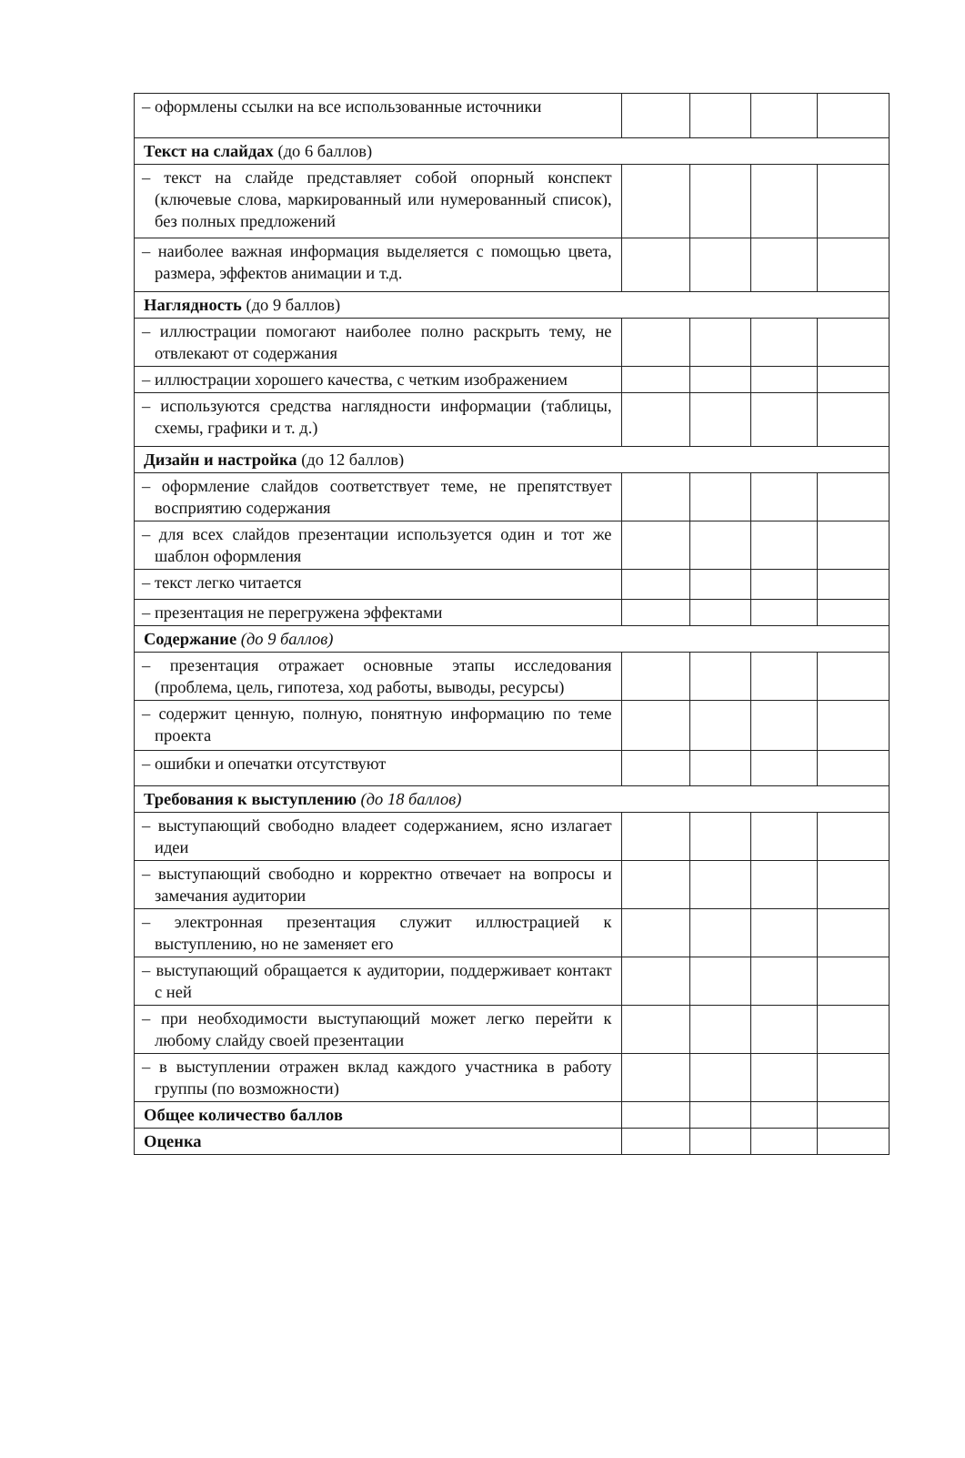| – оформлены ссылки на все использованные источники | | | | |
| Текст на слайдах (до 6 баллов) | | | | |
| – текст на слайде представляет собой опорный конспект (ключевые слова, маркированный или нумерованный список), без полных предложений | | | | |
| – наиболее важная информация выделяется с помощью цвета, размера, эффектов анимации и т.д. | | | | |
| Наглядность (до 9 баллов) | | | | |
| – иллюстрации помогают наиболее полно раскрыть тему, не отвлекают от содержания | | | | |
| – иллюстрации хорошего качества, с четким изображением | | | | |
| – используются средства наглядности информации (таблицы, схемы, графики и т. д.) | | | | |
| Дизайн и настройка (до 12 баллов) | | | | |
| – оформление слайдов соответствует теме, не препятствует восприятию содержания | | | | |
| – для всех слайдов презентации используется один и тот же шаблон оформления | | | | |
| – текст легко читается | | | | |
| – презентация не перегружена эффектами | | | | |
| Содержание (до 9 баллов) | | | | |
| – презентация отражает основные этапы исследования (проблема, цель, гипотеза, ход работы, выводы, ресурсы) | | | | |
| – содержит ценную, полную, понятную информацию по теме проекта | | | | |
| – ошибки и опечатки отсутствуют | | | | |
| Требования к выступлению (до 18 баллов) | | | | |
| – выступающий свободно владеет содержанием, ясно излагает идеи | | | | |
| – выступающий свободно и корректно отвечает на вопросы и замечания аудитории | | | | |
| – электронная презентация служит иллюстрацией к выступлению, но не заменяет его | | | | |
| – выступающий обращается к аудитории, поддерживает контакт с ней | | | | |
| – при необходимости выступающий может легко перейти к любому слайду своей презентации | | | | |
| – в выступлении отражен вклад каждого участника в работу группы (по возможности) | | | | |
| Общее количество баллов | | | | |
| Оценка | | | | |